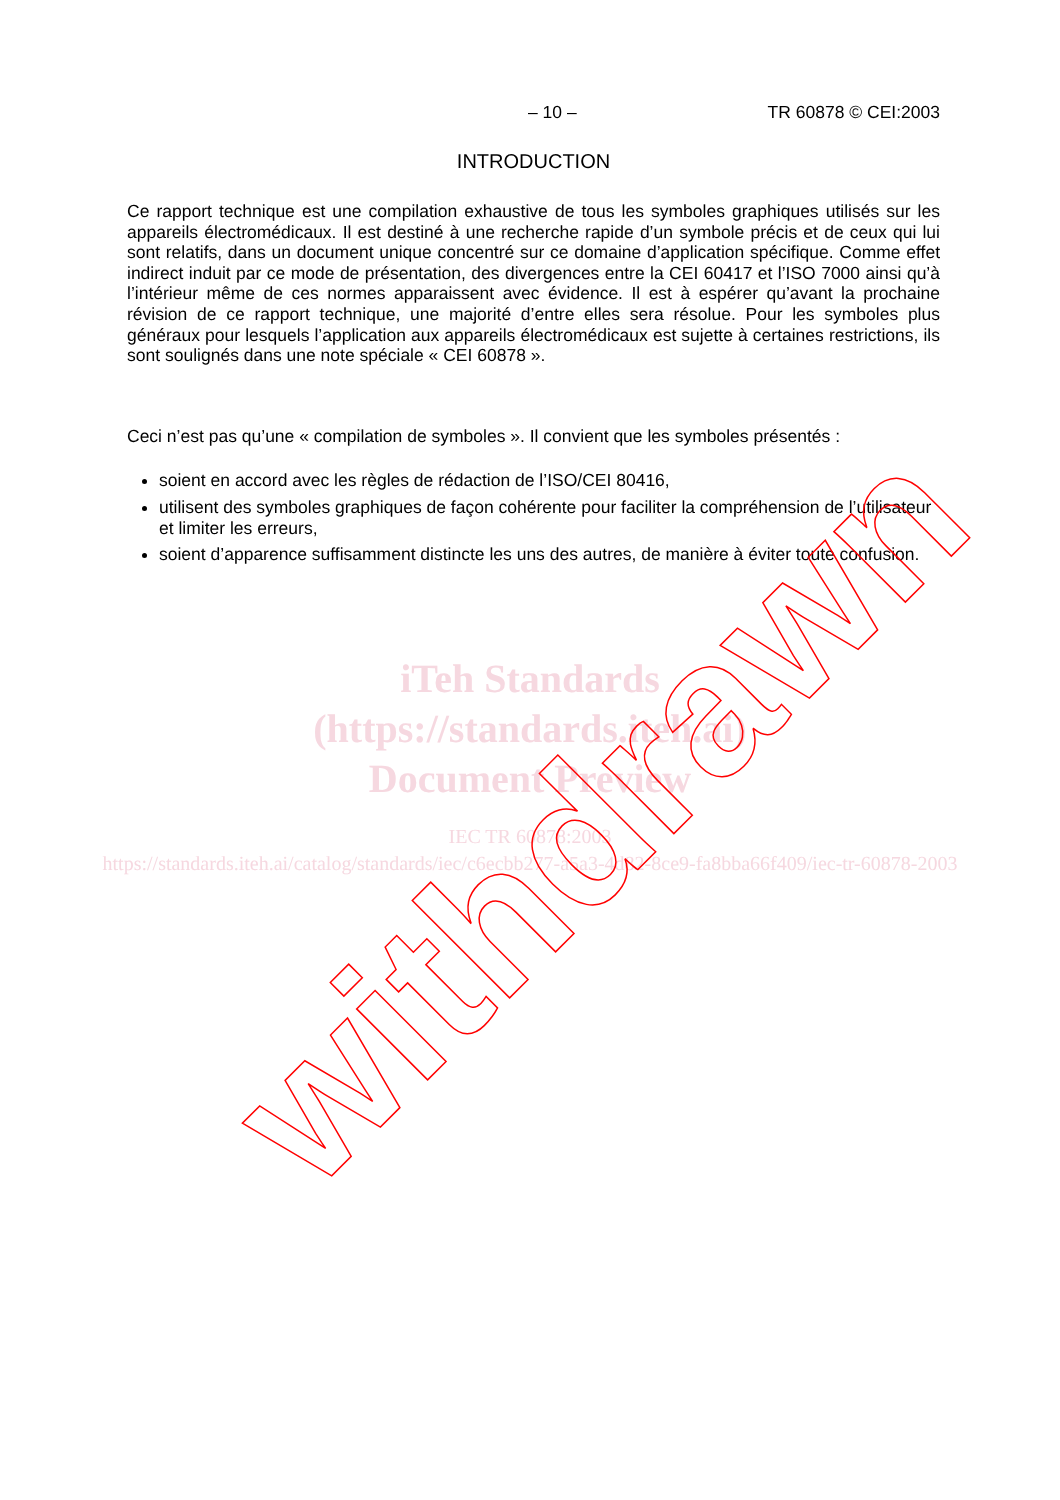– 10 – TR 60878 © CEI:2003
INTRODUCTION
Ce rapport technique est une compilation exhaustive de tous les symboles graphiques utilisés sur les appareils électromédicaux. Il est destiné à une recherche rapide d’un symbole précis et de ceux qui lui sont relatifs, dans un document unique concentré sur ce domaine d’application spécifique. Comme effet indirect induit par ce mode de présentation, des divergences entre la CEI 60417 et l’ISO 7000 ainsi qu’à l’intérieur même de ces normes apparaissent avec évidence. Il est à espérer qu’avant la prochaine révision de ce rapport technique, une majorité d’entre elles sera résolue. Pour les symboles plus généraux pour lesquels l’application aux appareils électromédicaux est sujette à certaines restrictions, ils sont soulignés dans une note spéciale « CEI 60878 ».
Ceci n’est pas qu’une « compilation de symboles ». Il convient que les symboles présentés :
soient en accord avec les règles de rédaction de l’ISO/CEI 80416,
utilisent des symboles graphiques de façon cohérente pour faciliter la compréhension de l’utilisateur et limiter les erreurs,
soient d’apparence suffisamment distincte les uns des autres, de manière à éviter toute confusion.
iTeh Standards
(https://standards.iteh.ai)
Document Preview
IEC TR 60878:2003
https://standards.iteh.ai/catalog/standards/iec/c6ecbb277-a5a3-4d82-8ce9-fa8bba66f409/iec-tr-60878-2003
withdrawn